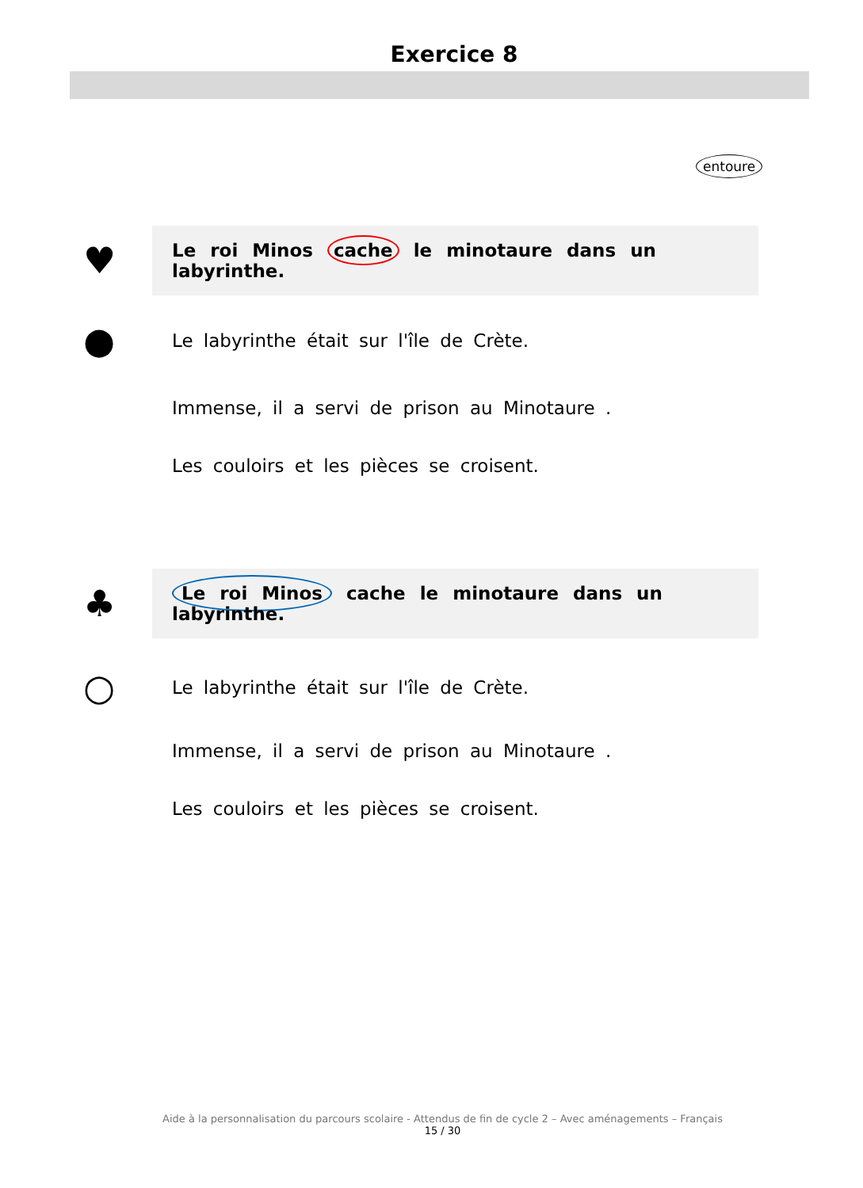Exercice 8
entoure
♥
Le roi Minos cache le minotaure dans un labyrinthe.
●
Le labyrinthe était sur l'île de Crète.
Immense, il a servi de prison au Minotaure .
Les couloirs et les pièces se croisent.
♣
Le roi Minos cache le minotaure dans un labyrinthe.
○
Le labyrinthe était sur l'île de Crète.
Immense, il a servi de prison au Minotaure .
Les couloirs et les pièces se croisent.
Aide à la personnalisation du parcours scolaire - Attendus de fin de cycle 2 – Avec aménagements – Français
15 / 30